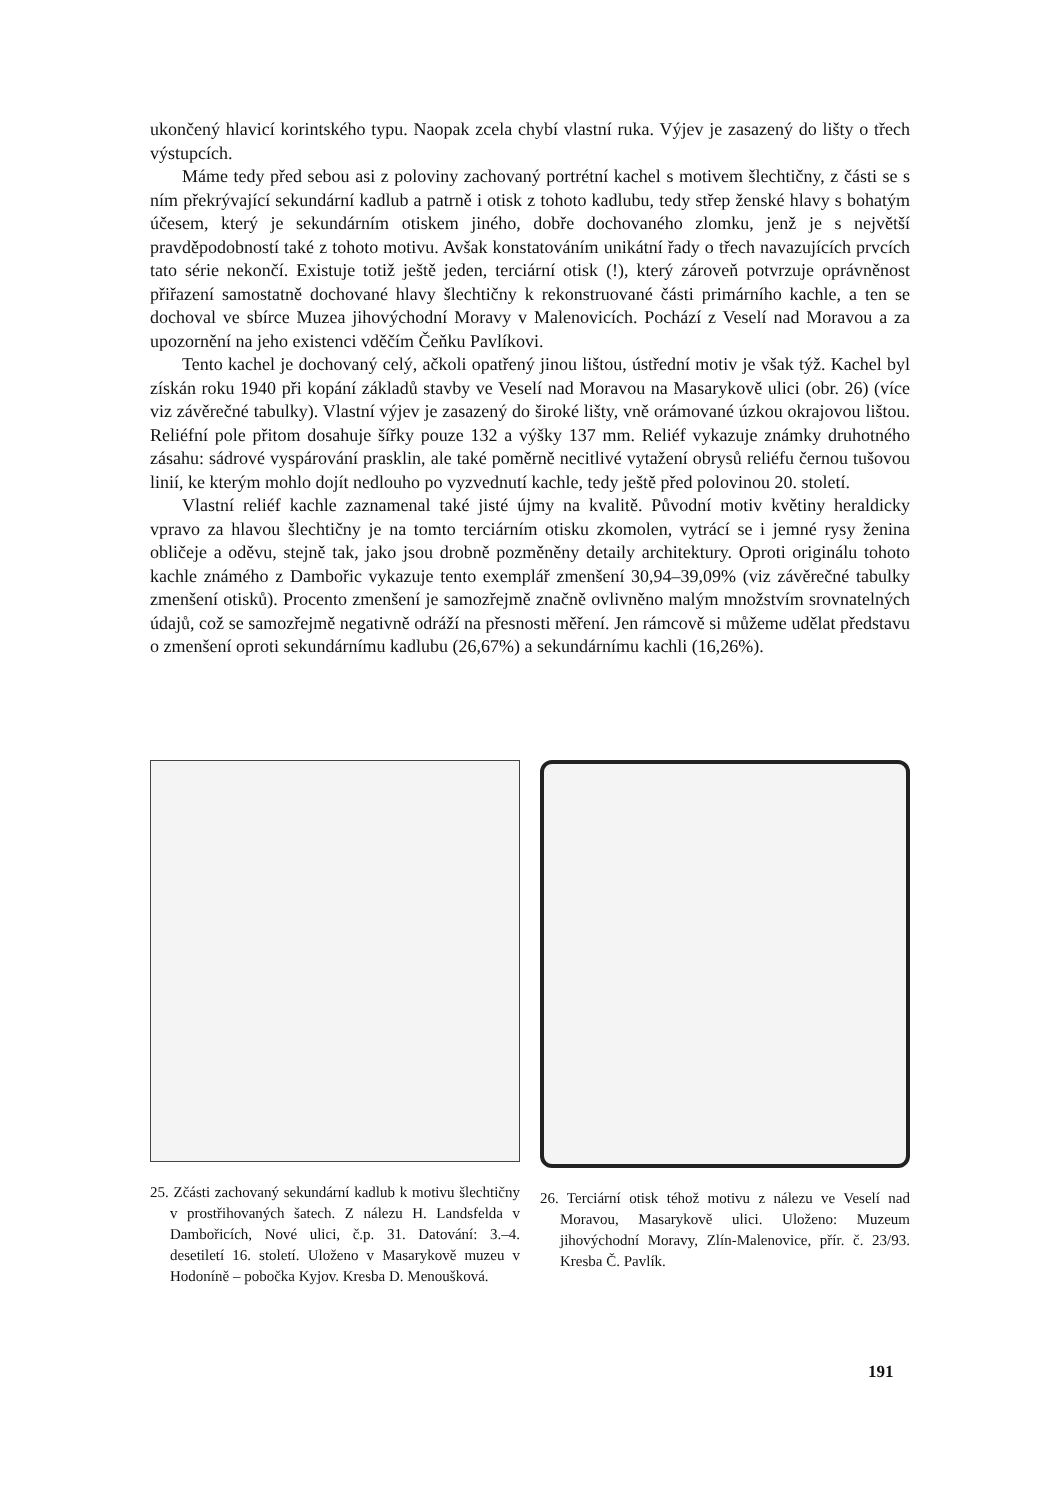ukončený hlavicí korintského typu. Naopak zcela chybí vlastní ruka. Výjev je zasazený do lišty o třech výstupcích.
Máme tedy před sebou asi z poloviny zachovaný portrétní kachel s motivem šlechtičny, z části se s ním překrývající sekundární kadlub a patrně i otisk z tohoto kadlubu, tedy střep ženské hlavy s bohatým účesem, který je sekundárním otiskem jiného, dobře dochovaného zlomku, jenž je s největší pravděpodobností také z tohoto motivu. Avšak konstatováním unikátní řady o třech navazujících prvcích tato série nekončí. Existuje totiž ještě jeden, terciární otisk (!), který zároveň potvrzuje oprávněnost přiřazení samostatně dochované hlavy šlechtičny k rekonstruované části primárního kachle, a ten se dochoval ve sbírce Muzea jihovýchodní Moravy v Malenovicích. Pochází z Veselí nad Moravou a za upozornění na jeho existenci vděčím Čeňku Pavlíkovi.
Tento kachel je dochovaný celý, ačkoli opatřený jinou lištou, ústřední motiv je však týž. Kachel byl získán roku 1940 při kopání základů stavby ve Veselí nad Moravou na Masarykově ulici (obr. 26) (více viz závěrečné tabulky). Vlastní výjev je zasazený do široké lišty, vně orámované úzkou okrajovou lištou. Reliéfní pole přitom dosahuje šířky pouze 132 a výšky 137 mm. Reliéf vykazuje známky druhotného zásahu: sádrové vyspárování prasklin, ale také poměrně necitlivé vytažení obrysů reliéfu černou tušovou linií, ke kterým mohlo dojít nedlouho po vyzvednutí kachle, tedy ještě před polovinou 20. století.
Vlastní reliéf kachle zaznamenal také jisté újmy na kvalitě. Původní motiv květiny heraldicky vpravo za hlavou šlechtičny je na tomto terciárním otisku zkomolen, vytrácí se i jemné rysy ženina obličeje a oděvu, stejně tak, jako jsou drobně pozměněny detaily architektury. Oproti originálu tohoto kachle známého z Dambořic vykazuje tento exemplář zmenšení 30,94–39,09% (viz závěrečné tabulky zmenšení otisků). Procento zmenšení je samozřejmě značně ovlivněno malým množstvím srovnatelných údajů, což se samozřejmě negativně odráží na přesnosti měření. Jen rámcově si můžeme udělat představu o zmenšení oproti sekundárnímu kadlubu (26,67%) a sekundárnímu kachli (16,26%).
25. Zčásti zachovaný sekundární kadlub k motivu šlechtičny v prostřihovaných šatech. Z nálezu H. Landsfelda v Dambořicích, Nové ulici, č.p. 31. Datování: 3.–4. desetiletí 16. století. Uloženo v Masarykově muzeu v Hodoníně – pobočka Kyjov. Kresba D. Menoušková.
26. Terciární otisk téhož motivu z nálezu ve Veselí nad Moravou, Masarykově ulici. Uloženo: Muzeum jihovýchodní Moravy, Zlín-Malenovice, přír. č. 23/93. Kresba Č. Pavlík.
191